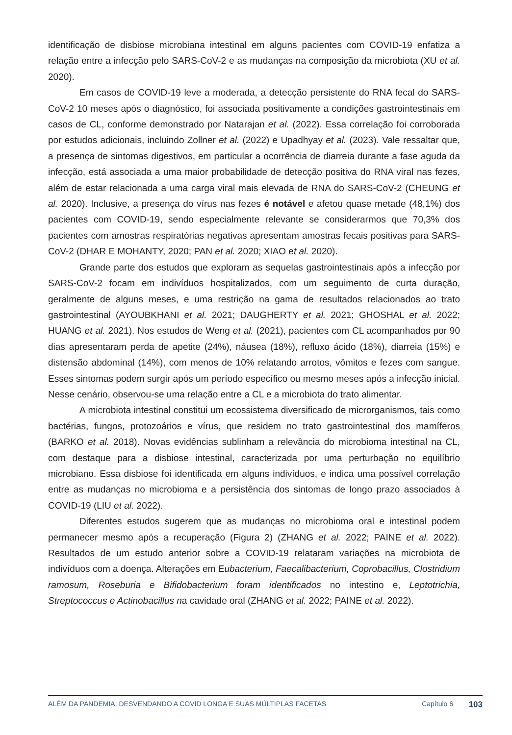identificação de disbiose microbiana intestinal em alguns pacientes com COVID-19 enfatiza a relação entre a infecção pelo SARS-CoV-2 e as mudanças na composição da microbiota (XU et al. 2020).
Em casos de COVID-19 leve a moderada, a detecção persistente do RNA fecal do SARS-CoV-2 10 meses após o diagnóstico, foi associada positivamente a condições gastrointestinais em casos de CL, conforme demonstrado por Natarajan et al. (2022). Essa correlação foi corroborada por estudos adicionais, incluindo Zollner et al. (2022) e Upadhyay et al. (2023). Vale ressaltar que, a presença de sintomas digestivos, em particular a ocorrência de diarreia durante a fase aguda da infecção, está associada a uma maior probabilidade de detecção positiva do RNA viral nas fezes, além de estar relacionada a uma carga viral mais elevada de RNA do SARS-CoV-2 (CHEUNG et al. 2020). Inclusive, a presença do vírus nas fezes é notável e afetou quase metade (48,1%) dos pacientes com COVID-19, sendo especialmente relevante se considerarmos que 70,3% dos pacientes com amostras respiratórias negativas apresentam amostras fecais positivas para SARS-CoV-2 (DHAR E MOHANTY, 2020; PAN et al. 2020; XIAO et al. 2020).
Grande parte dos estudos que exploram as sequelas gastrointestinais após a infecção por SARS-CoV-2 focam em indivíduos hospitalizados, com um seguimento de curta duração, geralmente de alguns meses, e uma restrição na gama de resultados relacionados ao trato gastrointestinal (AYOUBKHANI et al. 2021; DAUGHERTY et al. 2021; GHOSHAL et al. 2022; HUANG et al. 2021). Nos estudos de Weng et al. (2021), pacientes com CL acompanhados por 90 dias apresentaram perda de apetite (24%), náusea (18%), refluxo ácido (18%), diarreia (15%) e distensão abdominal (14%), com menos de 10% relatando arrotos, vômitos e fezes com sangue. Esses sintomas podem surgir após um período específico ou mesmo meses após a infecção inicial. Nesse cenário, observou-se uma relação entre a CL e a microbiota do trato alimentar.
A microbiota intestinal constitui um ecossistema diversificado de microrganismos, tais como bactérias, fungos, protozoários e vírus, que residem no trato gastrointestinal dos mamíferos (BARKO et al. 2018). Novas evidências sublinham a relevância do microbioma intestinal na CL, com destaque para a disbiose intestinal, caracterizada por uma perturbação no equilíbrio microbiano. Essa disbiose foi identificada em alguns indivíduos, e indica uma possível correlação entre as mudanças no microbioma e a persistência dos sintomas de longo prazo associados à COVID-19 (LIU et al. 2022).
Diferentes estudos sugerem que as mudanças no microbioma oral e intestinal podem permanecer mesmo após a recuperação (Figura 2) (ZHANG et al. 2022; PAINE et al. 2022). Resultados de um estudo anterior sobre a COVID-19 relataram variações na microbiota de indivíduos com a doença. Alterações em Eubacterium, Faecalibacterium, Coprobacillus, Clostridium ramosum, Roseburia e Bifidobacterium foram identificados no intestino e, Leptotrichia, Streptococcus e Actinobacillus na cavidade oral (ZHANG et al. 2022; PAINE et al. 2022).
ALÉM DA PANDEMIA: DESVENDANDO A COVID LONGA E SUAS MÚLTIPLAS FACETAS Capítulo 6
103